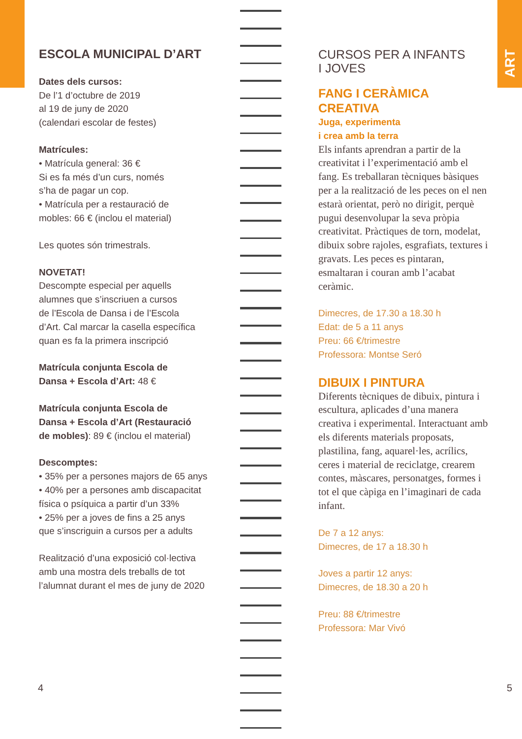ART
ESCOLA MUNICIPAL D’ART
Dates dels cursos:
De l’1 d’octubre de 2019
al 19 de juny de 2020
(calendari escolar de festes)
Matrícules:
• Matrícula general: 36 €
Si es fa més d’un curs, només
s’ha de pagar un cop.
• Matrícula per a restauració de
mobles: 66 € (inclou el material)
Les quotes són trimestrals.
NOVETAT!
Descompte especial per aquells
alumnes que s’inscriuen a cursos
de l’Escola de Dansa i de l’Escola
d’Art. Cal marcar la casella específica
quan es fa la primera inscripció
Matrícula conjunta Escola de
Dansa + Escola d’Art: 48 €
Matrícula conjunta Escola de
Dansa + Escola d’Art (Restauració
de mobles): 89 € (inclou el material)
Descomptes:
• 35% per a persones majors de 65 anys
• 40% per a persones amb discapacitat
física o psíquica a partir d’un 33%
• 25% per a joves de fins a 25 anys
que s’inscriguin a cursos per a adults
Realització d’una exposició col·lectiva
amb una mostra dels treballs de tot
l’alumnat durant el mes de juny de 2020
CURSOS PER A INFANTS
I JOVES
FANG I CERÀMICA CREATIVA
Juga, experimenta
i crea amb la terra
Els infants aprendran a partir de la creativitat i l’experimentació amb el fang. Es treballaran tècniques bàsiques per a la realització de les peces on el nen estarà orientat, però no dirigit, perquè pugui desenvolupar la seva pròpia creativitat. Pràctiques de torn, modelat, dibuix sobre rajoles, esgrafiats, textures i gravats. Les peces es pintaran, esmaltaran i couran amb l’acabat ceràmic.
Dimecres, de 17.30 a 18.30 h
Edat: de 5 a 11 anys
Preu: 66 €/trimestre
Professora: Montse Seró
DIBUIX I PINTURA
Diferents tècniques de dibuix, pintura i escultura, aplicades d’una manera creativa i experimental. Interactuant amb els diferents materials proposats, plastilina, fang, aquarel·les, acrílics, ceres i material de reciclatge, crearem contes, màscares, personatges, formes i tot el que càpiga en l’imaginari de cada infant.
De 7 a 12 anys:
Dimecres, de 17 a 18.30 h
Joves a partir 12 anys:
Dimecres, de 18.30 a 20 h
Preu: 88 €/trimestre
Professora: Mar Vivó
4 5